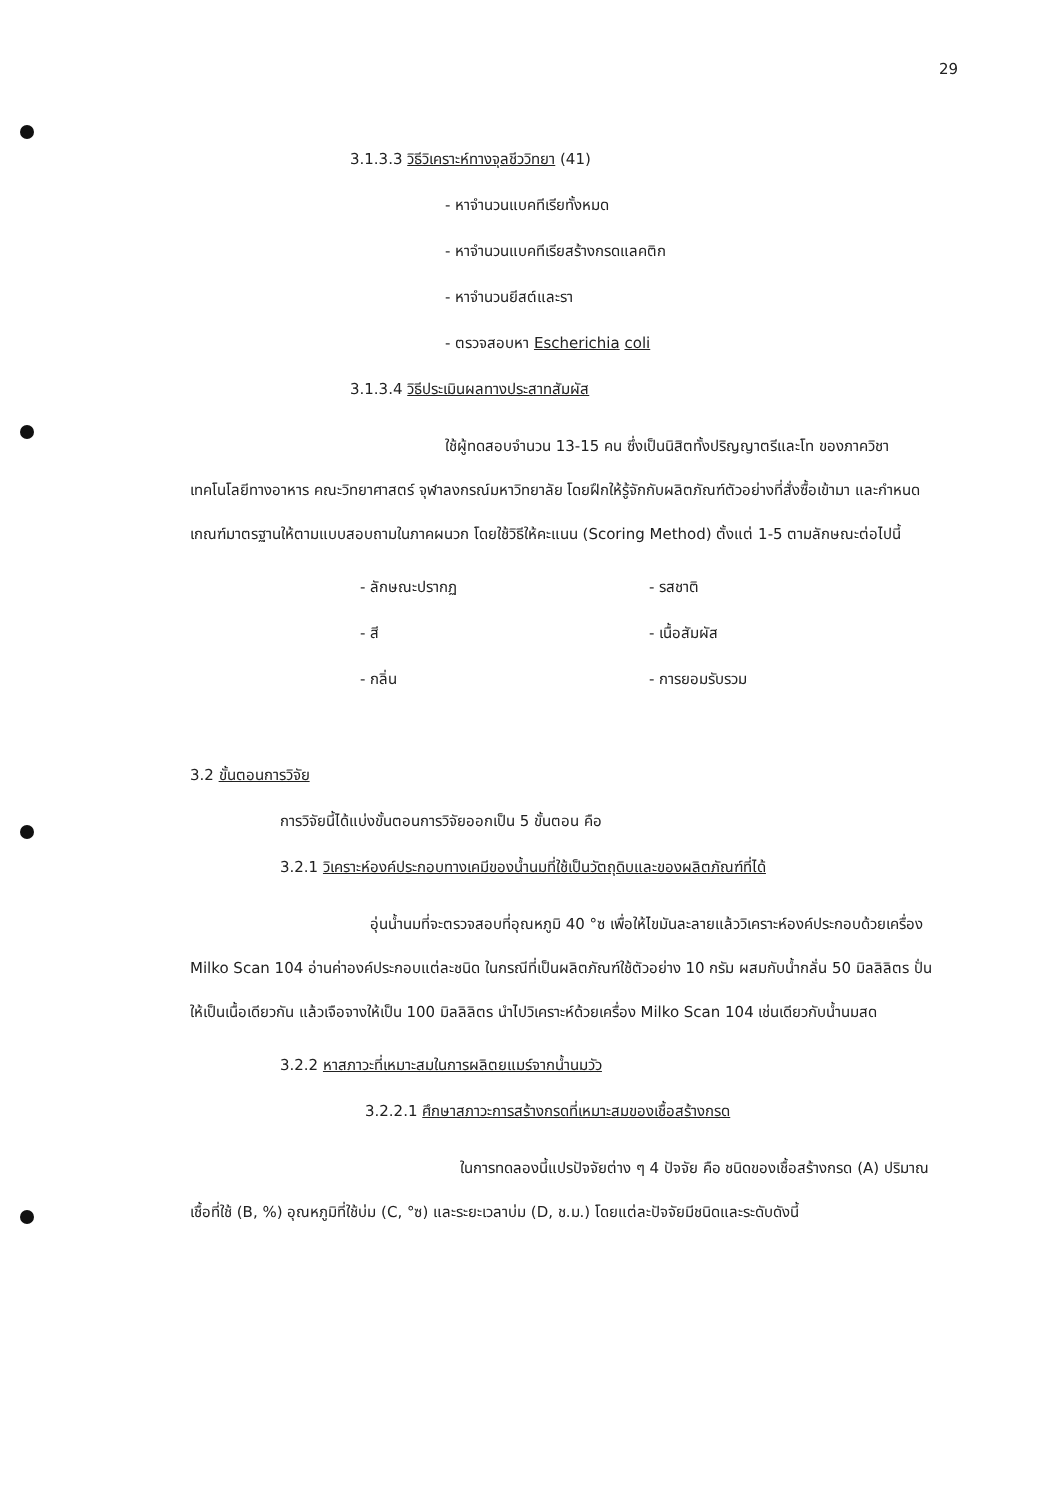29
3.1.3.3 วิธีวิเคราะห์ทางจุลชีววิทยา (41)
- หาจำนวนแบคทีเรียทั้งหมด
- หาจำนวนแบคทีเรียสร้างกรดแลคติก
- หาจำนวนยีสต์และรา
- ตรวจสอบหา Escherichia coli
3.1.3.4 วิธีประเมินผลทางประสาทสัมผัส
ใช้ผู้ทดสอบจำนวน 13-15 คน ซึ่งเป็นนิสิตทั้งปริญญาตรีและโท ของภาควิชาเทคโนโลยีทางอาหาร คณะวิทยาศาสตร์ จุฬาลงกรณ์มหาวิทยาลัย โดยฝึกให้รู้จักกับผลิตภัณฑ์ตัวอย่างที่สั่งซื้อเข้ามา และกำหนดเกณฑ์มาตรฐานให้ตามแบบสอบถามในภาคผนวก โดยใช้วิธีให้คะแนน (Scoring Method) ตั้งแต่ 1-5 ตามลักษณะต่อไปนี้
- ลักษณะปรากฏ
- สี
- กลิ่น
- รสชาติ
- เนื้อสัมผัส
- การยอมรับรวม
3.2 ขั้นตอนการวิจัย
การวิจัยนี้ได้แบ่งขั้นตอนการวิจัยออกเป็น 5 ขั้นตอน คือ
3.2.1 วิเคราะห์องค์ประกอบทางเคมีของน้ำนมที่ใช้เป็นวัตถุดิบและของผลิตภัณฑ์ที่ได้
อุ่นน้ำนมที่จะตรวจสอบที่อุณหภูมิ 40 °ซ เพื่อให้ไขมันละลายแล้ววิเคราะห์องค์ประกอบด้วยเครื่อง Milko Scan 104 อ่านค่าองค์ประกอบแต่ละชนิด ในกรณีที่เป็นผลิตภัณฑ์ใช้ตัวอย่าง 10 กรัม ผสมกับน้ำกลั่น 50 มิลลิลิตร ปั่นให้เป็นเนื้อเดียวกัน แล้วเจือจางให้เป็น 100 มิลลิลิตร นำไปวิเคราะห์ด้วยเครื่อง Milko Scan 104 เช่นเดียวกับน้ำนมสด
3.2.2 หาสภาวะที่เหมาะสมในการผลิตยแมร์จากน้ำนมวัว
3.2.2.1 ศึกษาสภาวะการสร้างกรดที่เหมาะสมของเชื้อสร้างกรด
ในการทดลองนี้แปรปัจจัยต่าง ๆ 4 ปัจจัย คือ ชนิดของเชื้อสร้างกรด (A) ปริมาณเชื้อที่ใช้ (B, %) อุณหภูมิที่ใช้บ่ม (C, °ซ) และระยะเวลาบ่ม (D, ช.ม.) โดยแต่ละปัจจัยมีชนิดและระดับดังนี้